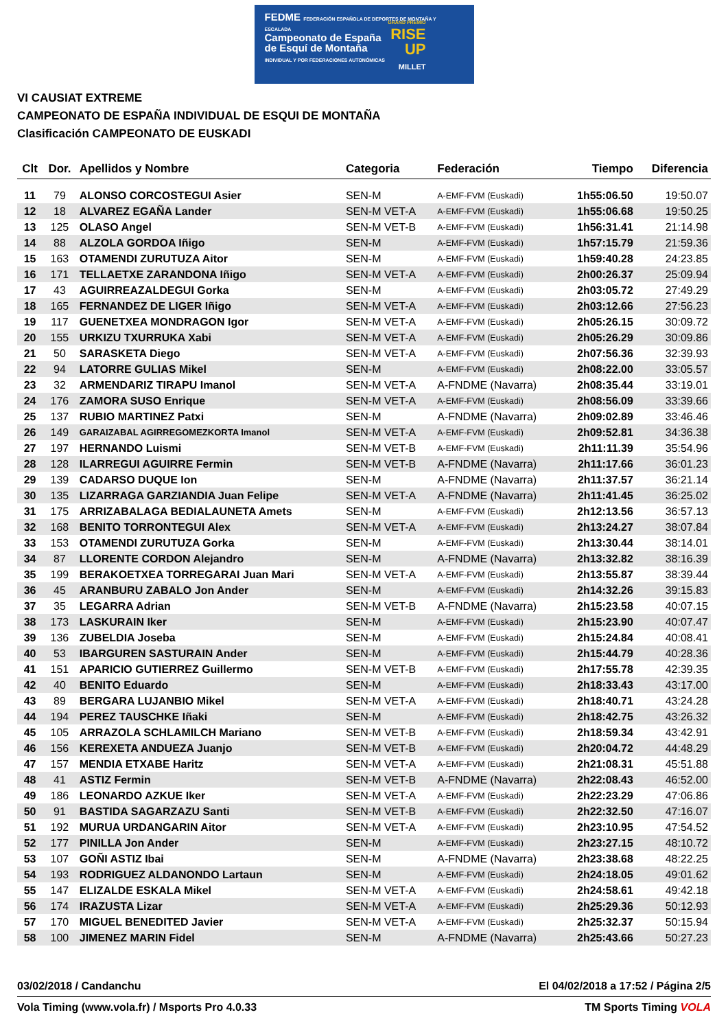FEDME FEDERACIÓN ESPAÑOLA DE DEPORTES DE MONTAÑA Y ESCALADA
Campeonato de España
de Esquí de Montaña
INDIVIDUAL Y POR FEDERACIONES AUTONÓMICAS
GRAND PREMIO
RISE
UP
MILLET
VI CAUSIAT EXTREME
CAMPEONATO DE ESPAÑA INDIVIDUAL DE ESQUI DE MONTAÑA
Clasificación CAMPEONATO DE EUSKADI
| Clt | Dor. | Apellidos y Nombre | Categoria | Federación | Tiempo | Diferencia |
| --- | --- | --- | --- | --- | --- | --- |
| 11 | 79 | ALONSO CORCOSTEGUI Asier | SEN-M | A-EMF-FVM (Euskadi) | 1h55:06.50 | 19:50.07 |
| 12 | 18 | ALVAREZ EGAÑA Lander | SEN-M VET-A | A-EMF-FVM (Euskadi) | 1h55:06.68 | 19:50.25 |
| 13 | 125 | OLASO Angel | SEN-M VET-B | A-EMF-FVM (Euskadi) | 1h56:31.41 | 21:14.98 |
| 14 | 88 | ALZOLA GORDOA Iñigo | SEN-M | A-EMF-FVM (Euskadi) | 1h57:15.79 | 21:59.36 |
| 15 | 163 | OTAMENDI ZURUTUZA Aitor | SEN-M | A-EMF-FVM (Euskadi) | 1h59:40.28 | 24:23.85 |
| 16 | 171 | TELLAETXE ZARANDONA Iñigo | SEN-M VET-A | A-EMF-FVM (Euskadi) | 2h00:26.37 | 25:09.94 |
| 17 | 43 | AGUIRREAZALDEGUI Gorka | SEN-M | A-EMF-FVM (Euskadi) | 2h03:05.72 | 27:49.29 |
| 18 | 165 | FERNANDEZ DE LIGER Iñigo | SEN-M VET-A | A-EMF-FVM (Euskadi) | 2h03:12.66 | 27:56.23 |
| 19 | 117 | GUENETXEA MONDRAGON Igor | SEN-M VET-A | A-EMF-FVM (Euskadi) | 2h05:26.15 | 30:09.72 |
| 20 | 155 | URKIZU TXURRUKA Xabi | SEN-M VET-A | A-EMF-FVM (Euskadi) | 2h05:26.29 | 30:09.86 |
| 21 | 50 | SARASKETA Diego | SEN-M VET-A | A-EMF-FVM (Euskadi) | 2h07:56.36 | 32:39.93 |
| 22 | 94 | LATORRE GULIAS Mikel | SEN-M | A-EMF-FVM (Euskadi) | 2h08:22.00 | 33:05.57 |
| 23 | 32 | ARMENDARIZ TIRAPU Imanol | SEN-M VET-A | A-FNDME (Navarra) | 2h08:35.44 | 33:19.01 |
| 24 | 176 | ZAMORA SUSO Enrique | SEN-M VET-A | A-EMF-FVM (Euskadi) | 2h08:56.09 | 33:39.66 |
| 25 | 137 | RUBIO MARTINEZ Patxi | SEN-M | A-FNDME (Navarra) | 2h09:02.89 | 33:46.46 |
| 26 | 149 | GARAIZABAL AGIRREGOMEZKORTA Imanol | SEN-M VET-A | A-EMF-FVM (Euskadi) | 2h09:52.81 | 34:36.38 |
| 27 | 197 | HERNANDO Luismi | SEN-M VET-B | A-EMF-FVM (Euskadi) | 2h11:11.39 | 35:54.96 |
| 28 | 128 | ILARREGUI AGUIRRE Fermin | SEN-M VET-B | A-FNDME (Navarra) | 2h11:17.66 | 36:01.23 |
| 29 | 139 | CADARSO DUQUE Ion | SEN-M | A-FNDME (Navarra) | 2h11:37.57 | 36:21.14 |
| 30 | 135 | LIZARRAGA GARZIANDIA Juan Felipe | SEN-M VET-A | A-FNDME (Navarra) | 2h11:41.45 | 36:25.02 |
| 31 | 175 | ARRIZABALAGA BEDIALAUNETA Amets | SEN-M | A-EMF-FVM (Euskadi) | 2h12:13.56 | 36:57.13 |
| 32 | 168 | BENITO TORRONTEGUI Alex | SEN-M VET-A | A-EMF-FVM (Euskadi) | 2h13:24.27 | 38:07.84 |
| 33 | 153 | OTAMENDI ZURUTUZA Gorka | SEN-M | A-EMF-FVM (Euskadi) | 2h13:30.44 | 38:14.01 |
| 34 | 87 | LLORENTE CORDON Alejandro | SEN-M | A-FNDME (Navarra) | 2h13:32.82 | 38:16.39 |
| 35 | 199 | BERAKOETXEA TORREGARAI Juan Mari | SEN-M VET-A | A-EMF-FVM (Euskadi) | 2h13:55.87 | 38:39.44 |
| 36 | 45 | ARANBURU ZABALO Jon Ander | SEN-M | A-EMF-FVM (Euskadi) | 2h14:32.26 | 39:15.83 |
| 37 | 35 | LEGARRA Adrian | SEN-M VET-B | A-FNDME (Navarra) | 2h15:23.58 | 40:07.15 |
| 38 | 173 | LASKURAIN Iker | SEN-M | A-EMF-FVM (Euskadi) | 2h15:23.90 | 40:07.47 |
| 39 | 136 | ZUBELDIA Joseba | SEN-M | A-EMF-FVM (Euskadi) | 2h15:24.84 | 40:08.41 |
| 40 | 53 | IBARGUREN SASTURAIN Ander | SEN-M | A-EMF-FVM (Euskadi) | 2h15:44.79 | 40:28.36 |
| 41 | 151 | APARICIO GUTIERREZ Guillermo | SEN-M VET-B | A-EMF-FVM (Euskadi) | 2h17:55.78 | 42:39.35 |
| 42 | 40 | BENITO Eduardo | SEN-M | A-EMF-FVM (Euskadi) | 2h18:33.43 | 43:17.00 |
| 43 | 89 | BERGARA LUJANBIO Mikel | SEN-M VET-A | A-EMF-FVM (Euskadi) | 2h18:40.71 | 43:24.28 |
| 44 | 194 | PEREZ TAUSCHKE Iñaki | SEN-M | A-EMF-FVM (Euskadi) | 2h18:42.75 | 43:26.32 |
| 45 | 105 | ARRAZOLA SCHLAMILCH Mariano | SEN-M VET-B | A-EMF-FVM (Euskadi) | 2h18:59.34 | 43:42.91 |
| 46 | 156 | KEREXETA ANDUEZA Juanjo | SEN-M VET-B | A-EMF-FVM (Euskadi) | 2h20:04.72 | 44:48.29 |
| 47 | 157 | MENDIA ETXABE Haritz | SEN-M VET-A | A-EMF-FVM (Euskadi) | 2h21:08.31 | 45:51.88 |
| 48 | 41 | ASTIZ Fermin | SEN-M VET-B | A-FNDME (Navarra) | 2h22:08.43 | 46:52.00 |
| 49 | 186 | LEONARDO AZKUE Iker | SEN-M VET-A | A-EMF-FVM (Euskadi) | 2h22:23.29 | 47:06.86 |
| 50 | 91 | BASTIDA SAGARZAZU Santi | SEN-M VET-B | A-EMF-FVM (Euskadi) | 2h22:32.50 | 47:16.07 |
| 51 | 192 | MURUA URDANGARIN Aitor | SEN-M VET-A | A-EMF-FVM (Euskadi) | 2h23:10.95 | 47:54.52 |
| 52 | 177 | PINILLA Jon Ander | SEN-M | A-EMF-FVM (Euskadi) | 2h23:27.15 | 48:10.72 |
| 53 | 107 | GOÑI ASTIZ Ibai | SEN-M | A-FNDME (Navarra) | 2h23:38.68 | 48:22.25 |
| 54 | 193 | RODRIGUEZ ALDANONDO Lartaun | SEN-M | A-EMF-FVM (Euskadi) | 2h24:18.05 | 49:01.62 |
| 55 | 147 | ELIZALDE ESKALA Mikel | SEN-M VET-A | A-EMF-FVM (Euskadi) | 2h24:58.61 | 49:42.18 |
| 56 | 174 | IRAZUSTA Lizar | SEN-M VET-A | A-EMF-FVM (Euskadi) | 2h25:29.36 | 50:12.93 |
| 57 | 170 | MIGUEL BENEDITED Javier | SEN-M VET-A | A-EMF-FVM (Euskadi) | 2h25:32.37 | 50:15.94 |
| 58 | 100 | JIMENEZ MARIN Fidel | SEN-M | A-FNDME (Navarra) | 2h25:43.66 | 50:27.23 |
03/02/2018 / Candanchu El 04/02/2018 a 17:52 / Página 2/5
Vola Timing (www.vola.fr) / Msports Pro 4.0.33 TM Sports Timing VOLA